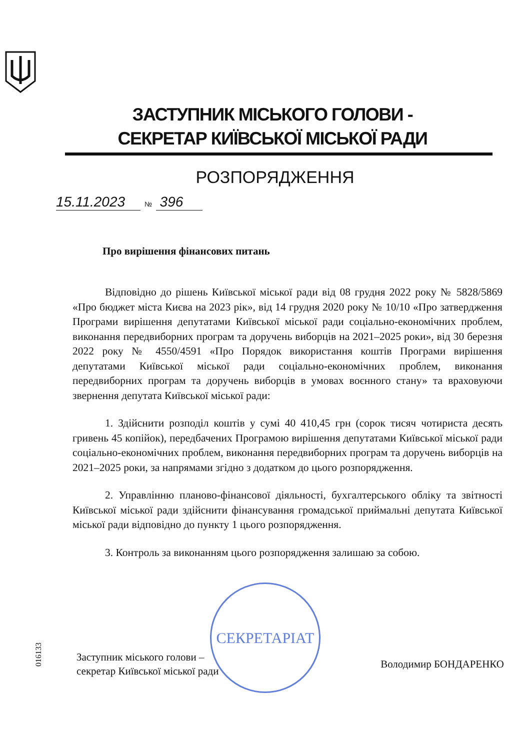ЗАСТУПНИК МІСЬКОГО ГОЛОВИ -
СЕКРЕТАР КИЇВСЬКОЇ МІСЬКОЇ РАДИ
РОЗПОРЯДЖЕННЯ
15.11.2023 № 396
Про вирішення фінансових питань
Відповідно до рішень Київської міської ради від 08 грудня 2022 року № 5828/5869 «Про бюджет міста Києва на 2023 рік», від 14 грудня 2020 року № 10/10 «Про затвердження Програми вирішення депутатами Київської міської ради соціально-економічних проблем, виконання передвиборних програм та доручень виборців на 2021–2025 роки», від 30 березня 2022 року № 4550/4591 «Про Порядок використання коштів Програми вирішення депутатами Київської міської ради соціально-економічних проблем, виконання передвиборних програм та доручень виборців в умовах воєнного стану» та враховуючи звернення депутата Київської міської ради:
1. Здійснити розподіл коштів у сумі 40 410,45 грн (сорок тисяч чотириста десять гривень 45 копійок), передбачених Програмою вирішення депутатами Київської міської ради соціально-економічних проблем, виконання передвиборних програм та доручень виборців на 2021–2025 роки, за напрямами згідно з додатком до цього розпорядження.
2. Управлінню планово-фінансової діяльності, бухгалтерського обліку та звітності Київської міської ради здійснити фінансування громадської приймальні депутата Київської міської ради відповідно до пункту 1 цього розпорядження.
3. Контроль за виконанням цього розпорядження залишаю за собою.
СЕКРЕТАРІАТ
016133
Заступник міського голови –
секретар Київської міської ради
Володимир БОНДАРЕНКО